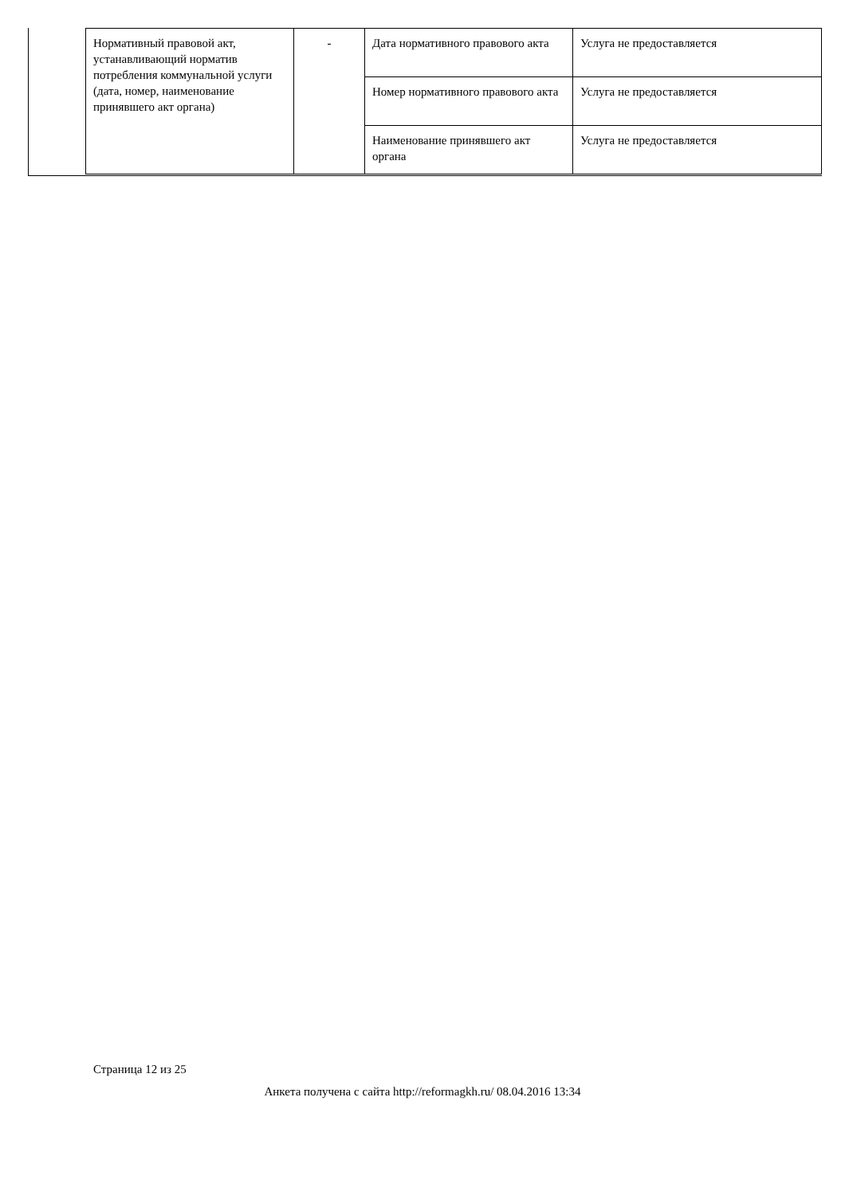| Нормативный правовой акт, устанавливающий норматив потребления коммунальной услуги (дата, номер, наименование принявшего акт органа) | - | Дата нормативного правового акта | Услуга не предоставляется |
| | | Номер нормативного правового акта | Услуга не предоставляется |
| | | Наименование принявшего акт органа | Услуга не предоставляется |
Страница 12 из 25
Анкета получена с сайта http://reformagkh.ru/ 08.04.2016 13:34